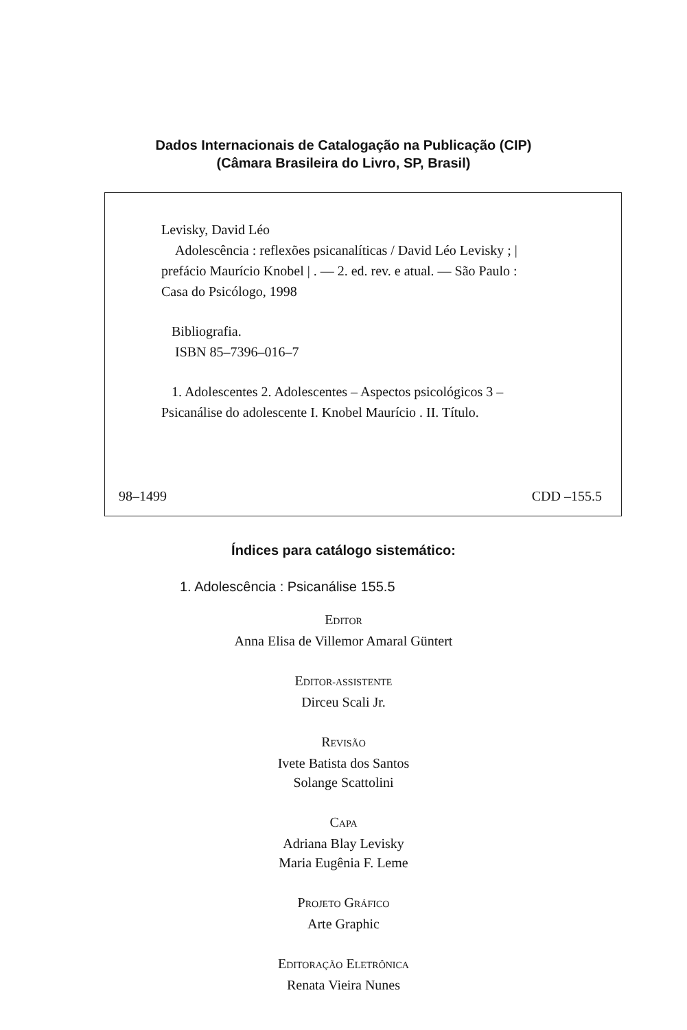Dados Internacionais de Catalogação na Publicação (CIP)
(Câmara Brasileira do Livro, SP, Brasil)
Levisky, David Léo
Adolescência : reflexões psicanalíticas / David Léo Levisky ; | prefácio Maurício Knobel | . — 2. ed. rev. e atual. — São Paulo : Casa do Psicólogo, 1998
Bibliografia.
ISBN 85–7396–016–7
1. Adolescentes 2. Adolescentes – Aspectos psicológicos 3 – Psicanálise do adolescente I. Knobel Maurício . II. Título.
98–1499 CDD –155.5
Índices para catálogo sistemático:
1. Adolescência : Psicanálise 155.5
EDITOR
Anna Elisa de Villemor Amaral Güntert
EDITOR-ASSISTENTE
Dirceu Scali Jr.
REVISÃO
Ivete Batista dos Santos
Solange Scattolini
CAPA
Adriana Blay Levisky
Maria Eugênia F. Leme
PROJETO GRÁFICO
Arte Graphic
EDITORAÇÃO ELETRÔNICA
Renata Vieira Nunes